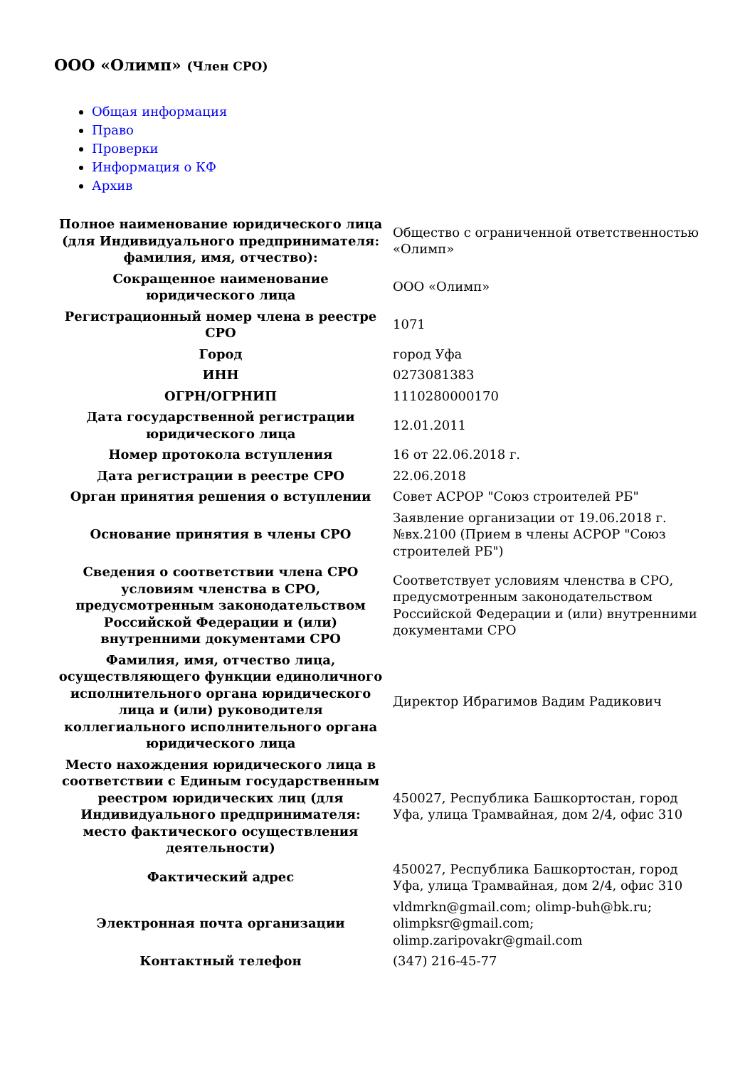ООО «Олимп» (Член СРО)
Общая информация
Право
Проверки
Информация о КФ
Архив
| Полное наименование юридического лица (для Индивидуального предпринимателя: фамилия, имя, отчество): | Общество с ограниченной ответственностью «Олимп» |
| Сокращенное наименование юридического лица | ООО «Олимп» |
| Регистрационный номер члена в реестре СРО | 1071 |
| Город | город Уфа |
| ИНН | 0273081383 |
| ОГРН/ОГРНИП | 1110280000170 |
| Дата государственной регистрации юридического лица | 12.01.2011 |
| Номер протокола вступления | 16 от 22.06.2018 г. |
| Дата регистрации в реестре СРО | 22.06.2018 |
| Орган принятия решения о вступлении | Совет АСРОР "Союз строителей РБ" |
| Основание принятия в члены СРО | Заявление организации от 19.06.2018 г. №вх.2100 (Прием в члены АСРОР "Союз строителей РБ") |
| Сведения о соответствии члена СРО условиям членства в СРО, предусмотренным законодательством Российской Федерации и (или) внутренними документами СРО | Соответствует условиям членства в СРО, предусмотренным законодательством Российской Федерации и (или) внутренними документами СРО |
| Фамилия, имя, отчество лица, осуществляющего функции единоличного исполнительного органа юридического лица и (или) руководителя коллегиального исполнительного органа юридического лица | Директор Ибрагимов Вадим Радикович |
| Место нахождения юридического лица в соответствии с Единым государственным реестром юридических лиц (для Индивидуального предпринимателя: место фактического осуществления деятельности) | 450027, Республика Башкортостан, город Уфа, улица Трамвайная, дом 2/4, офис 310 |
| Фактический адрес | 450027, Республика Башкортостан, город Уфа, улица Трамвайная, дом 2/4, офис 310 |
| Электронная почта организации | vldmrkn@gmail.com; olimp-buh@bk.ru; olimpksr@gmail.com; olimp.zaripovakr@gmail.com |
| Контактный телефон | (347) 216-45-77 |